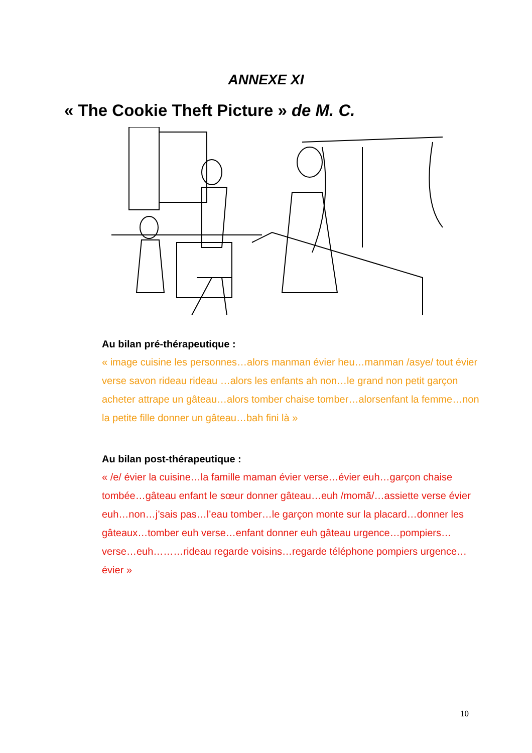ANNEXE XI
« The Cookie Theft Picture » de M. C.
Au bilan pré-thérapeutique :
« image cuisine les personnes…alors manman évier heu…manman /asye/ tout évier verse savon rideau rideau …alors les enfants ah non…le grand non petit garçon acheter attrape un gâteau…alors tomber chaise tomber…alorsenfant la femme…non la petite fille donner un gâteau…bah fini là »
Au bilan post-thérapeutique :
« /e/ évier la cuisine…la famille maman évier verse…évier euh…garçon chaise tombée…gâteau enfant le sœur donner gâteau…euh /momã/…assiette verse évier euh…non…j’sais pas…l’eau tomber…le garçon monte sur la placard…donner les gâteaux…tomber euh verse…enfant donner euh gâteau urgence…pompiers…verse…euh………rideau regarde voisins…regarde téléphone pompiers urgence…évier »
10